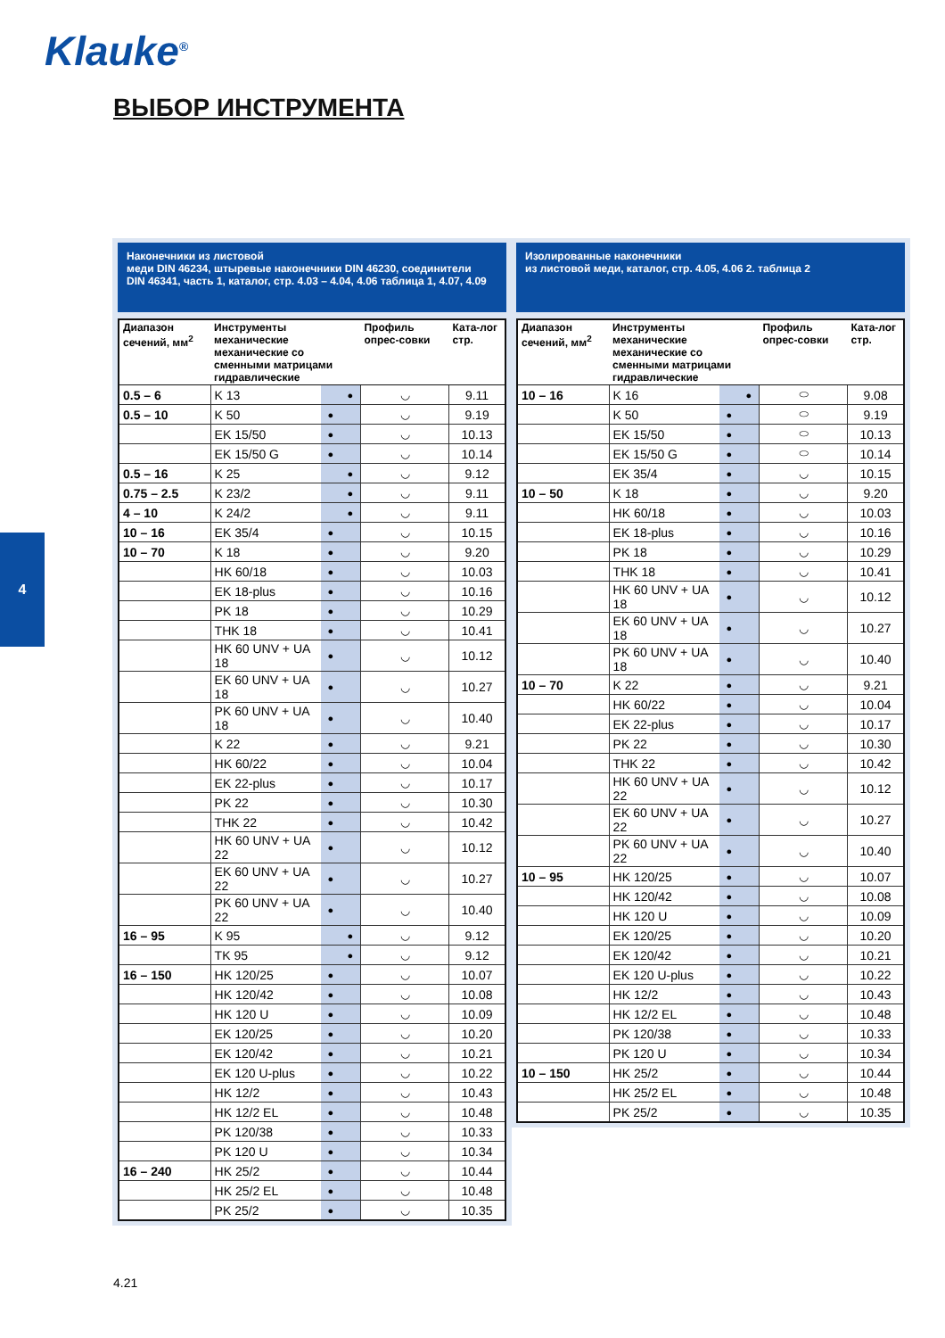Klauke<sup>®</sup>
ВЫБОР ИНСТРУМЕНТА
4
Наконечники из листовой
меди DIN 46234, штыревые наконечники DIN 46230, соединители
DIN 46341, часть 1, каталог, стр. 4.03 – 4.04, 4.06 таблица 1, 4.07, 4.09
| Диапазон сечений, мм<sup>2</sup> | Инструменты механические механические со сменными матрицами гидравлические | | | Профиль опрес-совки | Ката-лог стр. |
| --- | --- | --- | --- | --- | --- |
| 0.5 – 6 | K 13 | | ● | ◡ | 9.11 |
| 0.5 – 10 | K 50 | ● | | ◡ | 9.19 |
| | EK 15/50 | ● | | ◡ | 10.13 |
| | EK 15/50 G | ● | | ◡ | 10.14 |
| 0.5 – 16 | K 25 | | ● | ◡ | 9.12 |
| 0.75 – 2.5 | K 23/2 | | ● | ◡ | 9.11 |
| 4 – 10 | K 24/2 | | ● | ◡ | 9.11 |
| 10 – 16 | EK 35/4 | ● | | ◡ | 10.15 |
| 10 – 70 | K 18 | ● | | ◡ | 9.20 |
| | HK 60/18 | ● | | ◡ | 10.03 |
| | EK 18-plus | ● | | ◡ | 10.16 |
| | PK 18 | ● | | ◡ | 10.29 |
| | THK 18 | ● | | ◡ | 10.41 |
| | HK 60 UNV + UA 18 | ● | | ◡ | 10.12 |
| | EK 60 UNV + UA 18 | ● | | ◡ | 10.27 |
| | PK 60 UNV + UA 18 | ● | | ◡ | 10.40 |
| | K 22 | ● | | ◡ | 9.21 |
| | HK 60/22 | ● | | ◡ | 10.04 |
| | EK 22-plus | ● | | ◡ | 10.17 |
| | PK 22 | ● | | ◡ | 10.30 |
| | THK 22 | ● | | ◡ | 10.42 |
| | HK 60 UNV + UA 22 | ● | | ◡ | 10.12 |
| | EK 60 UNV + UA 22 | ● | | ◡ | 10.27 |
| | PK 60 UNV + UA 22 | ● | | ◡ | 10.40 |
| 16 – 95 | K 95 | | ● | ◡ | 9.12 |
| | TK 95 | | ● | ◡ | 9.12 |
| 16 – 150 | HK 120/25 | ● | | ◡ | 10.07 |
| | HK 120/42 | ● | | ◡ | 10.08 |
| | HK 120 U | ● | | ◡ | 10.09 |
| | EK 120/25 | ● | | ◡ | 10.20 |
| | EK 120/42 | ● | | ◡ | 10.21 |
| | EK 120 U-plus | ● | | ◡ | 10.22 |
| | HK 12/2 | ● | | ◡ | 10.43 |
| | HK 12/2 EL | ● | | ◡ | 10.48 |
| | PK 120/38 | ● | | ◡ | 10.33 |
| | PK 120 U | ● | | ◡ | 10.34 |
| 16 – 240 | HK 25/2 | ● | | ◡ | 10.44 |
| | HK 25/2 EL | ● | | ◡ | 10.48 |
| | PK 25/2 | ● | | ◡ | 10.35 |
Изолированные наконечники
из листовой меди, каталог, стр. 4.05, 4.06 2. таблица 2
| Диапазон сечений, мм<sup>2</sup> | Инструменты механические механические со сменными матрицами гидравлические | | | Профиль опрес-совки | Ката-лог стр. |
| --- | --- | --- | --- | --- | --- |
| 10 – 16 | K 16 | | ● | ⬭ | 9.08 |
| | K 50 | ● | | ⬭ | 9.19 |
| | EK 15/50 | ● | | ⬭ | 10.13 |
| | EK 15/50 G | ● | | ⬭ | 10.14 |
| | EK 35/4 | ● | | ◡ | 10.15 |
| 10 – 50 | K 18 | ● | | ◡ | 9.20 |
| | HK 60/18 | ● | | ◡ | 10.03 |
| | EK 18-plus | ● | | ◡ | 10.16 |
| | PK 18 | ● | | ◡ | 10.29 |
| | THK 18 | ● | | ◡ | 10.41 |
| | HK 60 UNV + UA 18 | ● | | ◡ | 10.12 |
| | EK 60 UNV + UA 18 | ● | | ◡ | 10.27 |
| | PK 60 UNV + UA 18 | ● | | ◡ | 10.40 |
| 10 – 70 | K 22 | ● | | ◡ | 9.21 |
| | HK 60/22 | ● | | ◡ | 10.04 |
| | EK 22-plus | ● | | ◡ | 10.17 |
| | PK 22 | ● | | ◡ | 10.30 |
| | THK 22 | ● | | ◡ | 10.42 |
| | HK 60 UNV + UA 22 | ● | | ◡ | 10.12 |
| | EK 60 UNV + UA 22 | ● | | ◡ | 10.27 |
| | PK 60 UNV + UA 22 | ● | | ◡ | 10.40 |
| 10 – 95 | HK 120/25 | ● | | ◡ | 10.07 |
| | HK 120/42 | ● | | ◡ | 10.08 |
| | HK 120 U | ● | | ◡ | 10.09 |
| | EK 120/25 | ● | | ◡ | 10.20 |
| | EK 120/42 | ● | | ◡ | 10.21 |
| | EK 120 U-plus | ● | | ◡ | 10.22 |
| | HK 12/2 | ● | | ◡ | 10.43 |
| | HK 12/2 EL | ● | | ◡ | 10.48 |
| | PK 120/38 | ● | | ◡ | 10.33 |
| | PK 120 U | ● | | ◡ | 10.34 |
| 10 – 150 | HK 25/2 | ● | | ◡ | 10.44 |
| | HK 25/2 EL | ● | | ◡ | 10.48 |
| | PK 25/2 | ● | | ◡ | 10.35 |
4.21